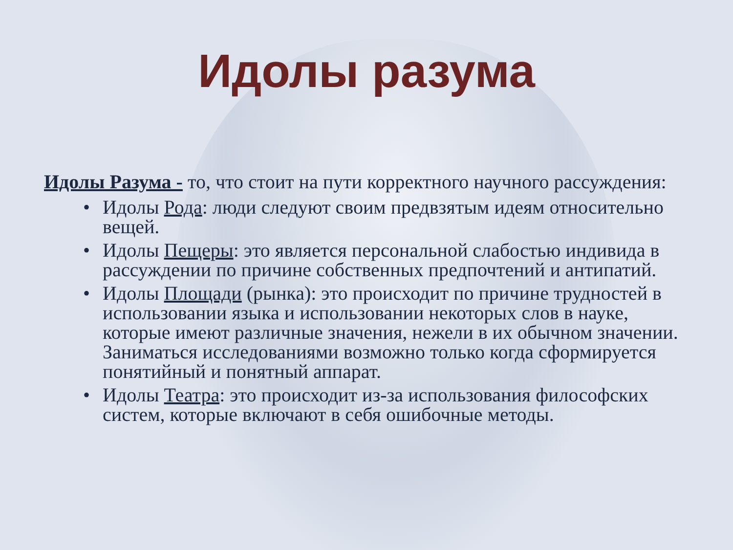Идолы разума
Идолы Разума - то, что стоит на пути корректного научного рассуждения:
• Идолы Рода: люди следуют своим предвзятым идеям относительно вещей.
• Идолы Пещеры: это является персональной слабостью индивида в рассуждении по причине собственных предпочтений и антипатий.
• Идолы Площади (рынка): это происходит по причине трудностей в использовании языка и использовании некоторых слов в науке, которые имеют различные значения, нежели в их обычном значении. Заниматься исследованиями возможно только когда сформируется понятийный и понятный аппарат.
• Идолы Театра: это происходит из-за использования философских систем, которые включают в себя ошибочные методы.